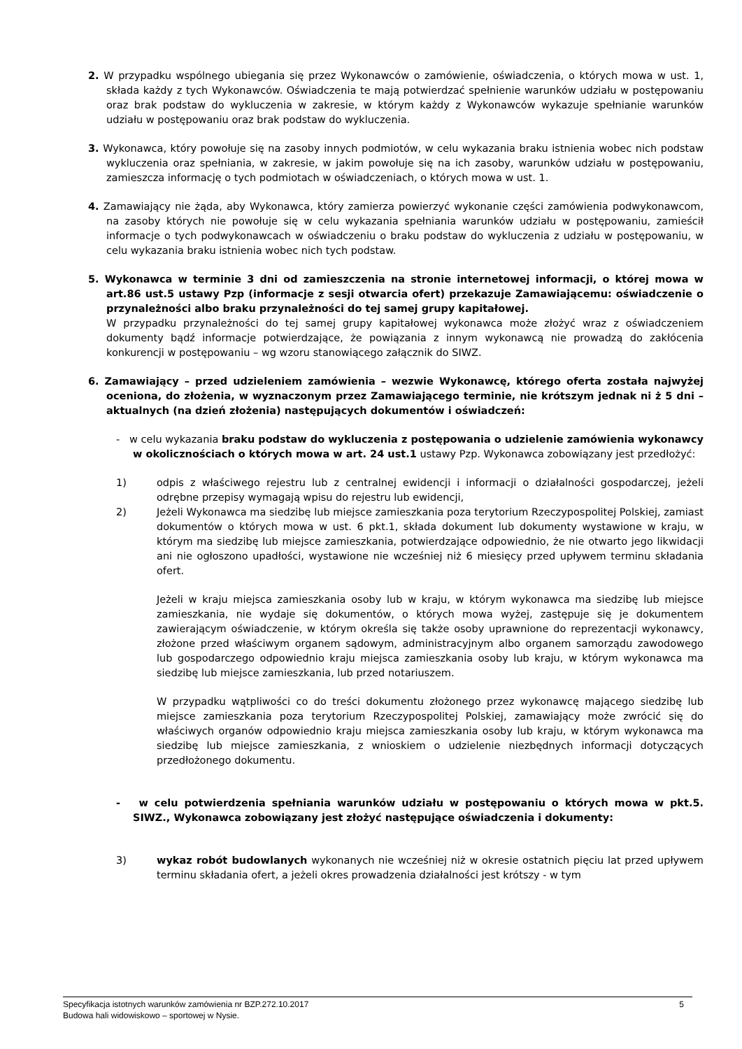2. W przypadku wspólnego ubiegania się przez Wykonawców o zamówienie, oświadczenia, o których mowa w ust. 1, składa każdy z tych Wykonawców. Oświadczenia te mają potwierdzać spełnienie warunków udziału w postępowaniu oraz brak podstaw do wykluczenia w zakresie, w którym każdy z Wykonawców wykazuje spełnianie warunków udziału w postępowaniu oraz brak podstaw do wykluczenia.
3. Wykonawca, który powołuje się na zasoby innych podmiotów, w celu wykazania braku istnienia wobec nich podstaw wykluczenia oraz spełniania, w zakresie, w jakim powołuje się na ich zasoby, warunków udziału w postępowaniu, zamieszcza informację o tych podmiotach w oświadczeniach, o których mowa w ust. 1.
4. Zamawiający nie żąda, aby Wykonawca, który zamierza powierzyć wykonanie części zamówienia podwykonawcom, na zasoby których nie powołuje się w celu wykazania spełniania warunków udziału w postępowaniu, zamieścił informacje o tych podwykonawcach w oświadczeniu o braku podstaw do wykluczenia z udziału w postępowaniu, w celu wykazania braku istnienia wobec nich tych podstaw.
5. Wykonawca w terminie 3 dni od zamieszczenia na stronie internetowej informacji, o której mowa w art.86 ust.5 ustawy Pzp (informacje z sesji otwarcia ofert) przekazuje Zamawiającemu: oświadczenie o przynależności albo braku przynależności do tej samej grupy kapitałowej.
W przypadku przynależności do tej samej grupy kapitałowej wykonawca może złożyć wraz z oświadczeniem dokumenty bądź informacje potwierdzające, że powiązania z innym wykonawcą nie prowadzą do zakłócenia konkurencji w postępowaniu – wg wzoru stanowiącego załącznik do SIWZ.
6. Zamawiający – przed udzieleniem zamówienia – wezwie Wykonawcę, którego oferta została najwyżej oceniona, do złożenia, w wyznaczonym przez Zamawiającego terminie, nie krótszym jednak ni ż 5 dni – aktualnych (na dzień złożenia) następujących dokumentów i oświadczeń:
- w celu wykazania braku podstaw do wykluczenia z postępowania o udzielenie zamówienia wykonawcy w okolicznościach o których mowa w art. 24 ust.1 ustawy Pzp. Wykonawca zobowiązany jest przedłożyć:
1) odpis z właściwego rejestru lub z centralnej ewidencji i informacji o działalności gospodarczej, jeżeli odrębne przepisy wymagają wpisu do rejestru lub ewidencji,
2) Jeżeli Wykonawca ma siedzibę lub miejsce zamieszkania poza terytorium Rzeczypospolitej Polskiej, zamiast dokumentów o których mowa w ust. 6 pkt.1, składa dokument lub dokumenty wystawione w kraju, w którym ma siedzibę lub miejsce zamieszkania, potwierdzające odpowiednio, że nie otwarto jego likwidacji ani nie ogłoszono upadłości, wystawione nie wcześniej niż 6 miesięcy przed upływem terminu składania ofert.
Jeżeli w kraju miejsca zamieszkania osoby lub w kraju, w którym wykonawca ma siedzibę lub miejsce zamieszkania, nie wydaje się dokumentów, o których mowa wyżej, zastępuje się je dokumentem zawierającym oświadczenie, w którym określa się także osoby uprawnione do reprezentacji wykonawcy, złożone przed właściwym organem sądowym, administracyjnym albo organem samorządu zawodowego lub gospodarczego odpowiednio kraju miejsca zamieszkania osoby lub kraju, w którym wykonawca ma siedzibę lub miejsce zamieszkania, lub przed notariuszem.
W przypadku wątpliwości co do treści dokumentu złożonego przez wykonawcę mającego siedzibę lub miejsce zamieszkania poza terytorium Rzeczypospolitej Polskiej, zamawiający może zwrócić się do właściwych organów odpowiednio kraju miejsca zamieszkania osoby lub kraju, w którym wykonawca ma siedzibę lub miejsce zamieszkania, z wnioskiem o udzielenie niezbędnych informacji dotyczących przedłożonego dokumentu.
- w celu potwierdzenia spełniania warunków udziału w postępowaniu o których mowa w pkt.5. SIWZ., Wykonawca zobowiązany jest złożyć następujące oświadczenia i dokumenty:
3) wykaz robót budowlanych wykonanych nie wcześniej niż w okresie ostatnich pięciu lat przed upływem terminu składania ofert, a jeżeli okres prowadzenia działalności jest krótszy - w tym
Specyfikacja istotnych warunków zamówienia nr BZP.272.10.2017 5
Budowa hali widowiskowo – sportowej w Nysie.